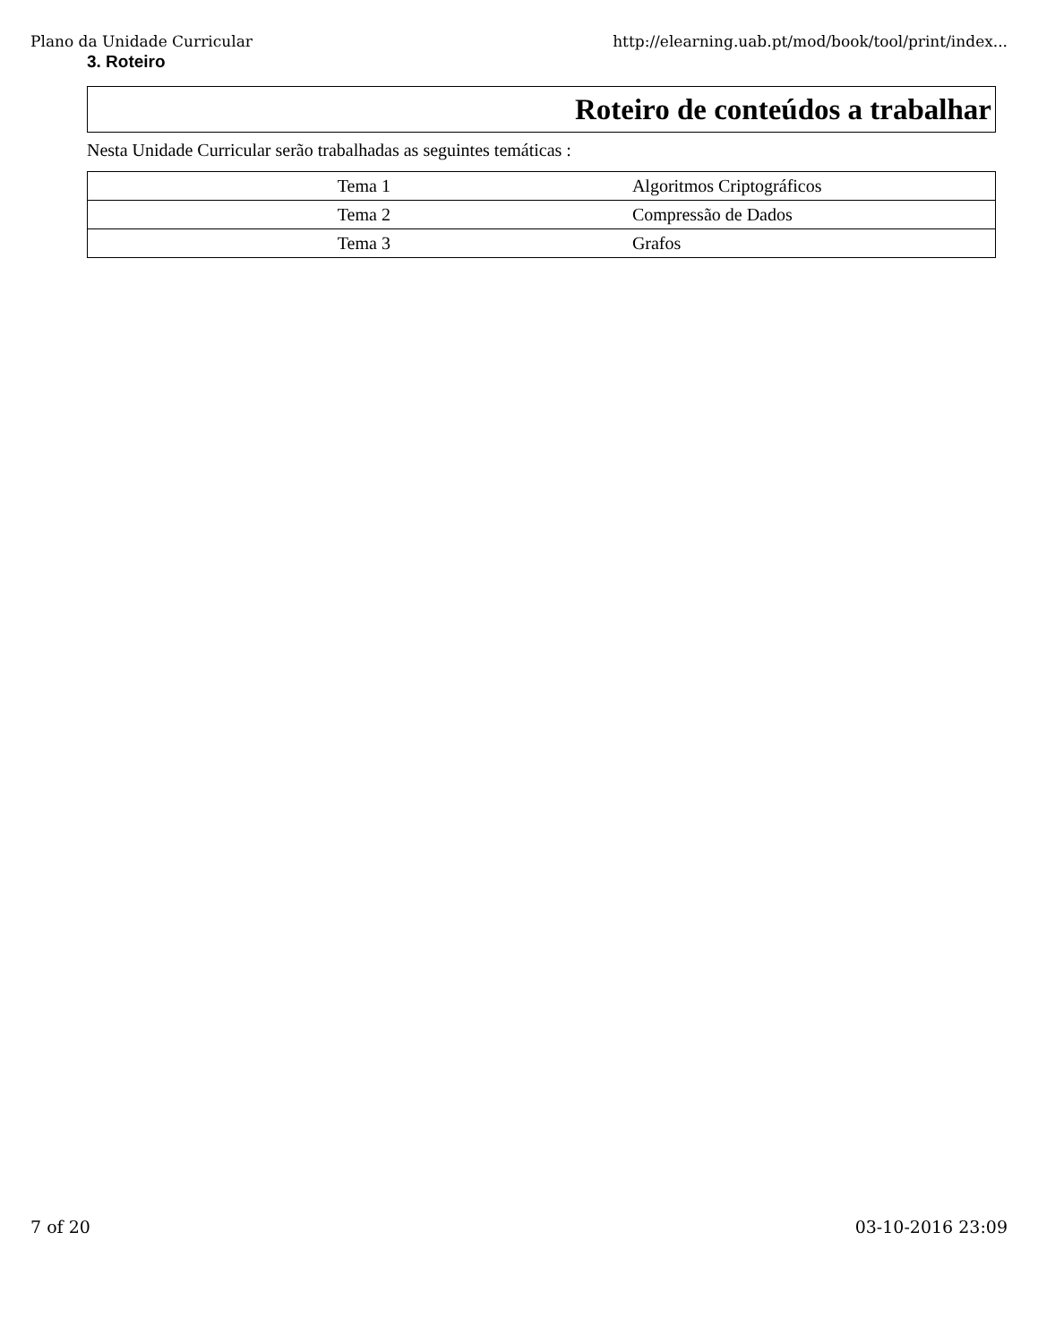Plano da Unidade Curricular http://elearning.uab.pt/mod/book/tool/print/index...
3. Roteiro
Roteiro de conteúdos a trabalhar
Nesta Unidade Curricular serão trabalhadas as seguintes temáticas :
| Tema 1 | Algoritmos Criptográficos |
| Tema 2 | Compressão de Dados |
| Tema 3 | Grafos |
7 of 20 03-10-2016 23:09